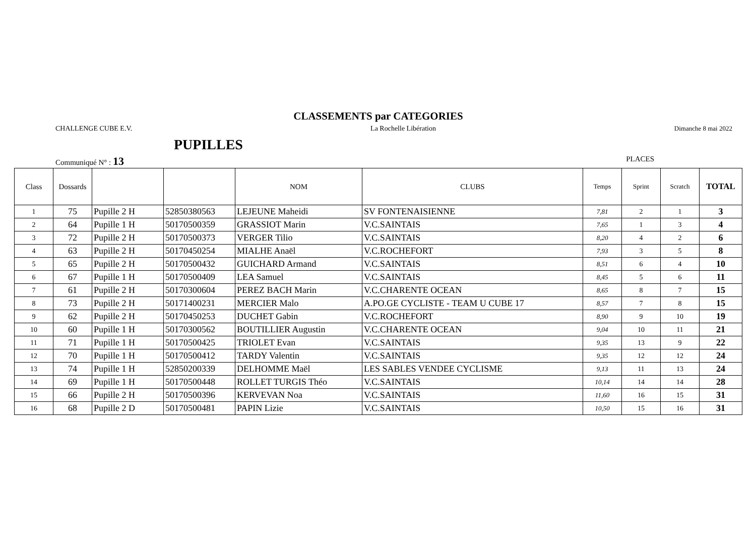CLASSEMENTS par CATEGORIES
CHALLENGE CUBE E.V. La Rochelle Libération Dimanche 8 mai 2022
PUPILLES
Communiqué N° : 13 PLACES
| Class | Dossards | | | NOM | CLUBS | Temps | Sprint | Scratch | TOTAL |
| --- | --- | --- | --- | --- | --- | --- | --- | --- | --- |
| 1 | 75 | Pupille 2 H | 52850380563 | LEJEUNE Maheidi | SV FONTENAISIENNE | 7,81 | 2 | 1 | 3 |
| 2 | 64 | Pupille 1 H | 50170500359 | GRASSIOT Marin | V.C.SAINTAIS | 7,65 | 1 | 3 | 4 |
| 3 | 72 | Pupille 2 H | 50170500373 | VERGER Tilio | V.C.SAINTAIS | 8,20 | 4 | 2 | 6 |
| 4 | 63 | Pupille 2 H | 50170450254 | MIALHE Anaël | V.C.ROCHEFORT | 7,93 | 3 | 5 | 8 |
| 5 | 65 | Pupille 2 H | 50170500432 | GUICHARD Armand | V.C.SAINTAIS | 8,51 | 6 | 4 | 10 |
| 6 | 67 | Pupille 1 H | 50170500409 | LEA Samuel | V.C.SAINTAIS | 8,45 | 5 | 6 | 11 |
| 7 | 61 | Pupille 2 H | 50170300604 | PEREZ BACH Marin | V.C.CHARENTE OCEAN | 8,65 | 8 | 7 | 15 |
| 8 | 73 | Pupille 2 H | 50171400231 | MERCIER Malo | A.PO.GE CYCLISTE - TEAM U CUBE 17 | 8,57 | 7 | 8 | 15 |
| 9 | 62 | Pupille 2 H | 50170450253 | DUCHET Gabin | V.C.ROCHEFORT | 8,90 | 9 | 10 | 19 |
| 10 | 60 | Pupille 1 H | 50170300562 | BOUTILLIER Augustin | V.C.CHARENTE OCEAN | 9,04 | 10 | 11 | 21 |
| 11 | 71 | Pupille 1 H | 50170500425 | TRIOLET Evan | V.C.SAINTAIS | 9,35 | 13 | 9 | 22 |
| 12 | 70 | Pupille 1 H | 50170500412 | TARDY Valentin | V.C.SAINTAIS | 9,35 | 12 | 12 | 24 |
| 13 | 74 | Pupille 1 H | 52850200339 | DELHOMME Maël | LES SABLES VENDEE CYCLISME | 9,13 | 11 | 13 | 24 |
| 14 | 69 | Pupille 1 H | 50170500448 | ROLLET TURGIS Théo | V.C.SAINTAIS | 10,14 | 14 | 14 | 28 |
| 15 | 66 | Pupille 2 H | 50170500396 | KERVEVAN Noa | V.C.SAINTAIS | 11,60 | 16 | 15 | 31 |
| 16 | 68 | Pupille 2 D | 50170500481 | PAPIN Lizie | V.C.SAINTAIS | 10,50 | 15 | 16 | 31 |